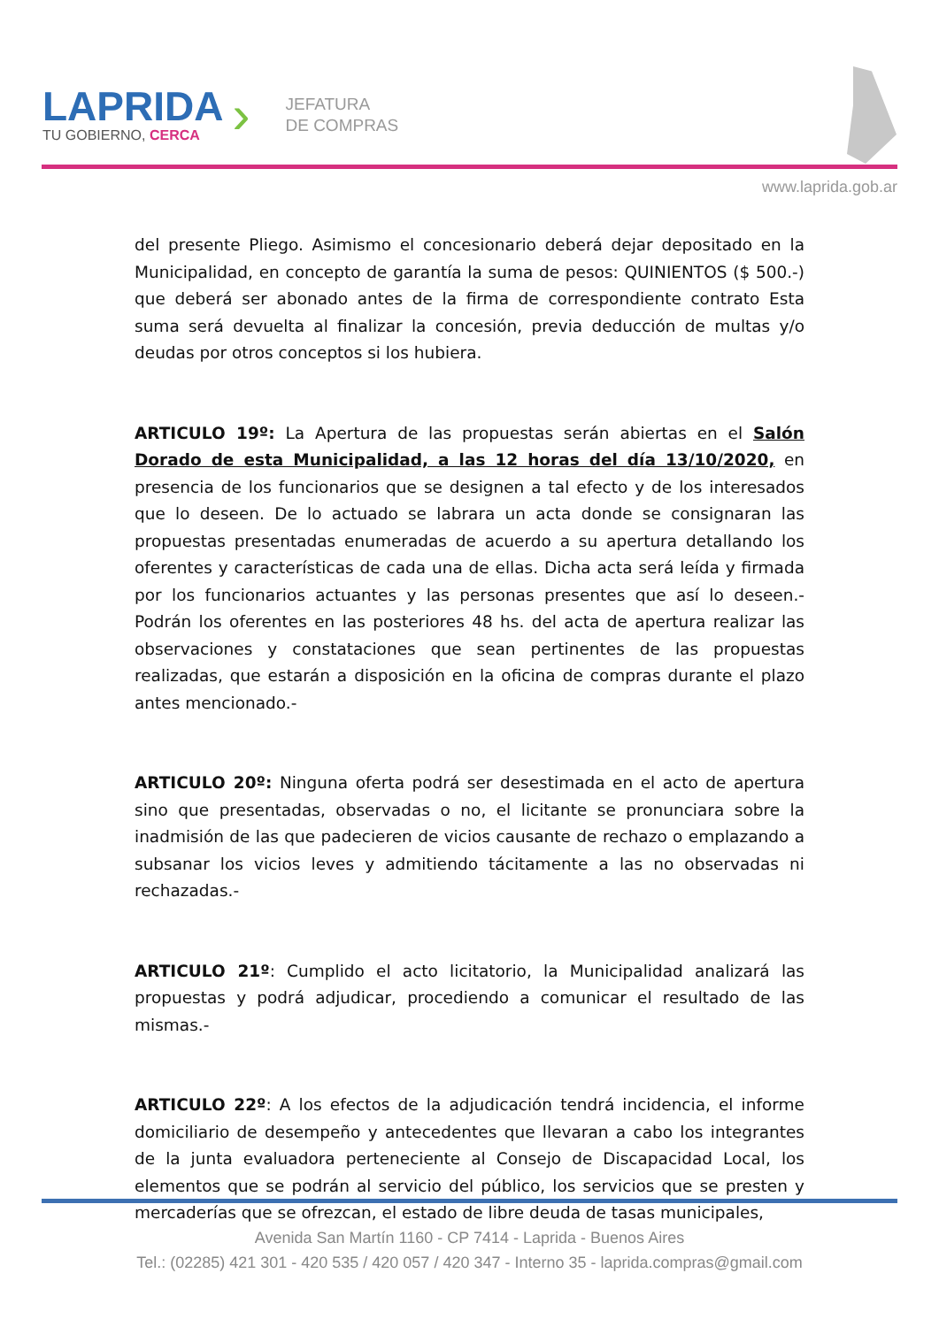LAPRIDA
TU GOBIERNO, CERCA
›
JEFATURA
DE COMPRAS
www.laprida.gob.ar
del presente Pliego. Asimismo el concesionario deberá dejar depositado en la Municipalidad, en concepto de garantía la suma de pesos: QUINIENTOS ($ 500.-) que deberá ser abonado antes de la firma de correspondiente contrato Esta suma será devuelta al finalizar la concesión, previa deducción de multas y/o deudas por otros conceptos si los hubiera.
ARTICULO 19º: La Apertura de las propuestas serán abiertas en el Salón Dorado de esta Municipalidad, a las 12 horas del día 13/10/2020, en presencia de los funcionarios que se designen a tal efecto y de los interesados que lo deseen. De lo actuado se labrara un acta donde se consignaran las propuestas presentadas enumeradas de acuerdo a su apertura detallando los oferentes y características de cada una de ellas. Dicha acta será leída y firmada por los funcionarios actuantes y las personas presentes que así lo deseen.- Podrán los oferentes en las posteriores 48 hs. del acta de apertura realizar las observaciones y constataciones que sean pertinentes de las propuestas realizadas, que estarán a disposición en la oficina de compras durante el plazo antes mencionado.-
ARTICULO 20º: Ninguna oferta podrá ser desestimada en el acto de apertura sino que presentadas, observadas o no, el licitante se pronunciara sobre la inadmisión de las que padecieren de vicios causante de rechazo o emplazando a subsanar los vicios leves y admitiendo tácitamente a las no observadas ni rechazadas.-
ARTICULO 21º: Cumplido el acto licitatorio, la Municipalidad analizará las propuestas y podrá adjudicar, procediendo a comunicar el resultado de las mismas.-
ARTICULO 22º: A los efectos de la adjudicación tendrá incidencia, el informe domiciliario de desempeño y antecedentes que llevaran a cabo los integrantes de la junta evaluadora perteneciente al Consejo de Discapacidad Local, los elementos que se podrán al servicio del público, los servicios que se presten y mercaderías que se ofrezcan, el estado de libre deuda de tasas municipales,
Avenida San Martín 1160 - CP 7414 - Laprida - Buenos Aires
Tel.: (02285) 421 301 - 420 535 / 420 057 / 420 347 - Interno 35 - laprida.compras@gmail.com